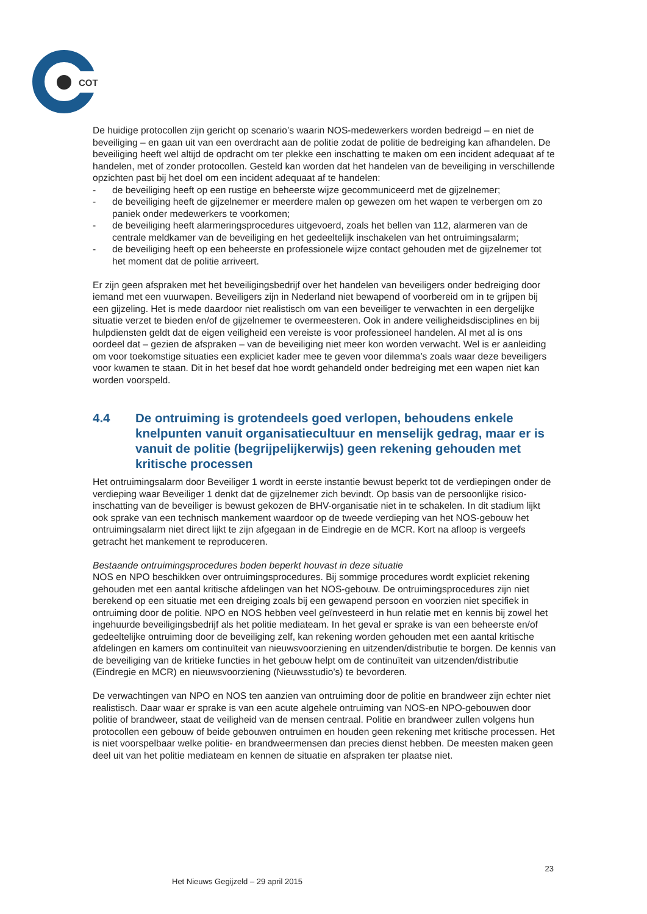COT
De huidige protocollen zijn gericht op scenario’s waarin NOS-medewerkers worden bedreigd – en niet de beveiliging – en gaan uit van een overdracht aan de politie zodat de politie de bedreiging kan afhandelen. De beveiliging heeft wel altijd de opdracht om ter plekke een inschatting te maken om een incident adequaat af te handelen, met of zonder protocollen. Gesteld kan worden dat het handelen van de beveiliging in verschillende opzichten past bij het doel om een incident adequaat af te handelen:
- de beveiliging heeft op een rustige en beheerste wijze gecommuniceerd met de gijzelnemer;
- de beveiliging heeft de gijzelnemer er meerdere malen op gewezen om het wapen te verbergen om zo paniek onder medewerkers te voorkomen;
- de beveiliging heeft alarmeringsprocedures uitgevoerd, zoals het bellen van 112, alarmeren van de centrale meldkamer van de beveiliging en het gedeeltelijk inschakelen van het ontruimingsalarm;
- de beveiliging heeft op een beheerste en professionele wijze contact gehouden met de gijzelnemer tot het moment dat de politie arriveert.
Er zijn geen afspraken met het beveiligingsbedrijf over het handelen van beveiligers onder bedreiging door iemand met een vuurwapen. Beveiligers zijn in Nederland niet bewapend of voorbereid om in te grijpen bij een gijzeling. Het is mede daardoor niet realistisch om van een beveiliger te verwachten in een dergelijke situatie verzet te bieden en/of de gijzelnemer te overmeesteren. Ook in andere veiligheidsdisciplines en bij hulpdiensten geldt dat de eigen veiligheid een vereiste is voor professioneel handelen. Al met al is ons oordeel dat – gezien de afspraken – van de beveiliging niet meer kon worden verwacht. Wel is er aanleiding om voor toekomstige situaties een expliciet kader mee te geven voor dilemma’s zoals waar deze beveiligers voor kwamen te staan. Dit in het besef dat hoe wordt gehandeld onder bedreiging met een wapen niet kan worden voorspeld.
4.4 De ontruiming is grotendeels goed verlopen, behoudens enkele knelpunten vanuit organisatiecultuur en menselijk gedrag, maar er is vanuit de politie (begrijpelijkerwijs) geen rekening gehouden met kritische processen
Het ontruimingsalarm door Beveiliger 1 wordt in eerste instantie bewust beperkt tot de verdiepingen onder de verdieping waar Beveiliger 1 denkt dat de gijzelnemer zich bevindt. Op basis van de persoonlijke risico-inschatting van de beveiliger is bewust gekozen de BHV-organisatie niet in te schakelen. In dit stadium lijkt ook sprake van een technisch mankement waardoor op de tweede verdieping van het NOS-gebouw het ontruimingsalarm niet direct lijkt te zijn afgegaan in de Eindregie en de MCR. Kort na afloop is vergeefs getracht het mankement te reproduceren.
Bestaande ontruimingsprocedures boden beperkt houvast in deze situatie
NOS en NPO beschikken over ontruimingsprocedures. Bij sommige procedures wordt expliciet rekening gehouden met een aantal kritische afdelingen van het NOS-gebouw. De ontruimingsprocedures zijn niet berekend op een situatie met een dreiging zoals bij een gewapend persoon en voorzien niet specifiek in ontruiming door de politie. NPO en NOS hebben veel geïnvesteerd in hun relatie met en kennis bij zowel het ingehuurde beveiligingsbedrijf als het politie mediateam. In het geval er sprake is van een beheerste en/of gedeeltelijke ontruiming door de beveiliging zelf, kan rekening worden gehouden met een aantal kritische afdelingen en kamers om continuïteit van nieuwsvoorziening en uitzenden/distributie te borgen. De kennis van de beveiliging van de kritieke functies in het gebouw helpt om de continuïteit van uitzenden/distributie (Eindregie en MCR) en nieuwsvoorziening (Nieuwsstudio’s) te bevorderen.
De verwachtingen van NPO en NOS ten aanzien van ontruiming door de politie en brandweer zijn echter niet realistisch. Daar waar er sprake is van een acute algehele ontruiming van NOS-en NPO-gebouwen door politie of brandweer, staat de veiligheid van de mensen centraal. Politie en brandweer zullen volgens hun protocollen een gebouw of beide gebouwen ontruimen en houden geen rekening met kritische processen. Het is niet voorspelbaar welke politie- en brandweermensen dan precies dienst hebben. De meesten maken geen deel uit van het politie mediateam en kennen de situatie en afspraken ter plaatse niet.
23
Het Nieuws Gegijzeld – 29 april 2015